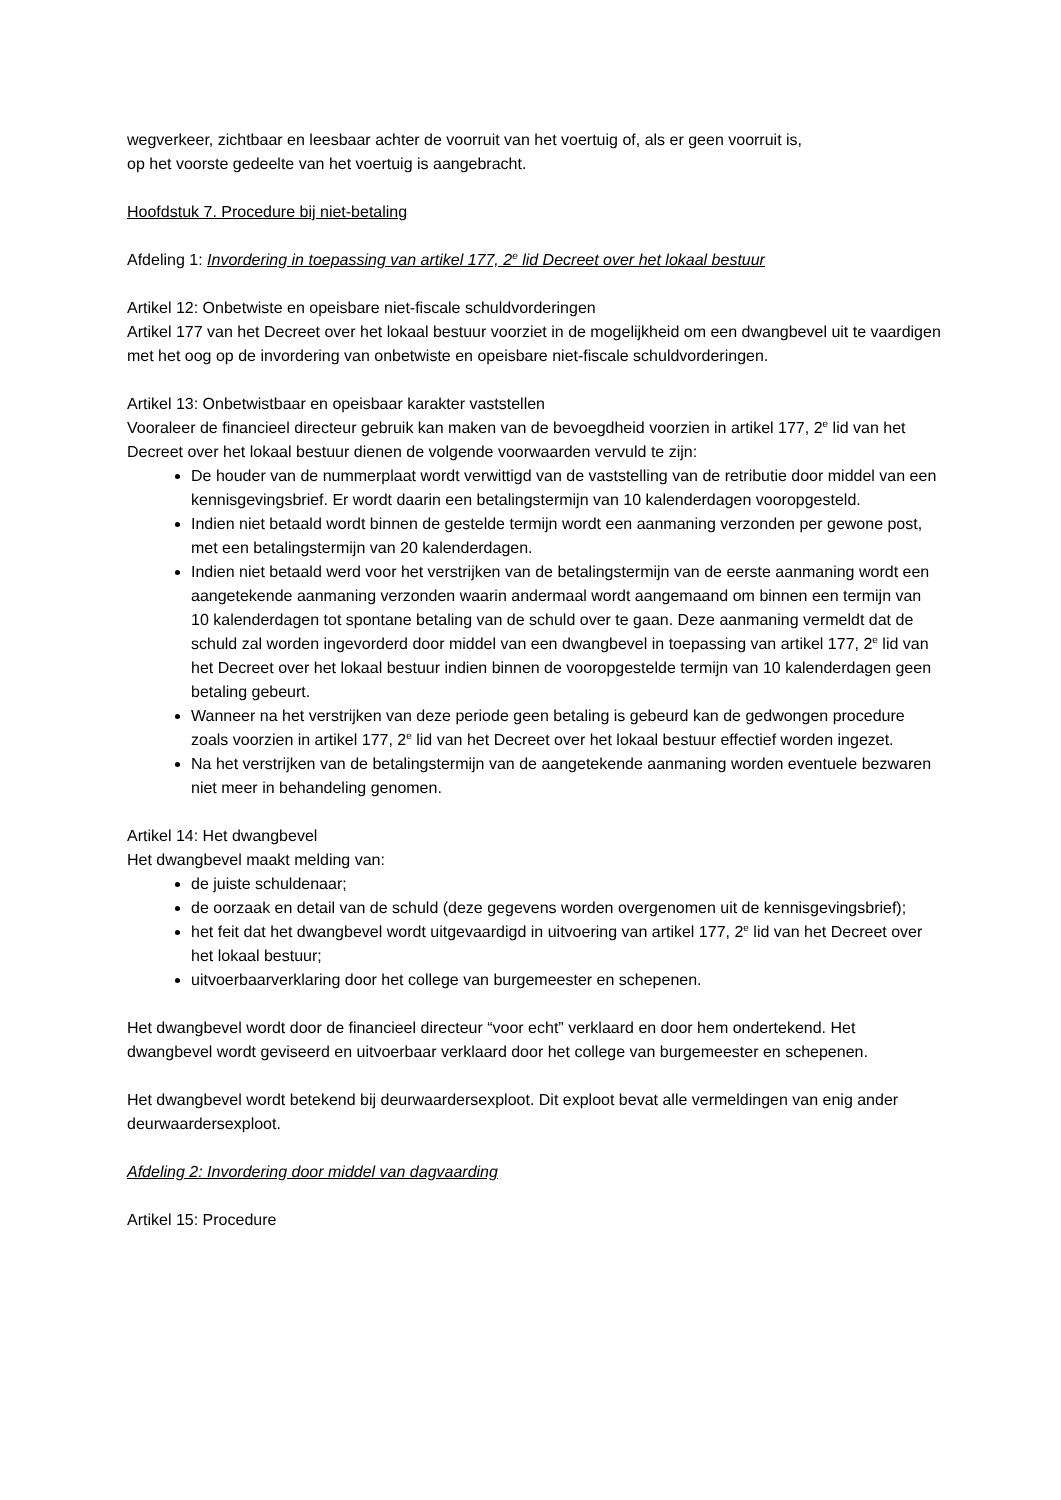wegverkeer, zichtbaar en leesbaar achter de voorruit van het voertuig of, als er geen voorruit is,
op het voorste gedeelte van het voertuig is aangebracht.
Hoofdstuk 7. Procedure bij niet-betaling
Afdeling 1: Invordering in toepassing van artikel 177, 2<sup>e</sup> lid Decreet over het lokaal bestuur
Artikel 12: Onbetwiste en opeisbare niet-fiscale schuldvorderingen
Artikel 177 van het Decreet over het lokaal bestuur voorziet in de mogelijkheid om een dwangbevel uit te vaardigen met het oog op de invordering van onbetwiste en opeisbare niet-fiscale schuldvorderingen.
Artikel 13: Onbetwistbaar en opeisbaar karakter vaststellen
Vooraleer de financieel directeur gebruik kan maken van de bevoegdheid voorzien in artikel 177, 2<sup>e</sup> lid van het Decreet over het lokaal bestuur dienen de volgende voorwaarden vervuld te zijn:
De houder van de nummerplaat wordt verwittigd van de vaststelling van de retributie door middel van een kennisgevingsbrief. Er wordt daarin een betalingstermijn van 10 kalenderdagen vooropgesteld.
Indien niet betaald wordt binnen de gestelde termijn wordt een aanmaning verzonden per gewone post, met een betalingstermijn van 20 kalenderdagen.
Indien niet betaald werd voor het verstrijken van de betalingstermijn van de eerste aanmaning wordt een aangetekende aanmaning verzonden waarin andermaal wordt aangemaand om binnen een termijn van 10 kalenderdagen tot spontane betaling van de schuld over te gaan. Deze aanmaning vermeldt dat de schuld zal worden ingevorderd door middel van een dwangbevel in toepassing van artikel 177, 2<sup>e</sup> lid van het Decreet over het lokaal bestuur indien binnen de vooropgestelde termijn van 10 kalenderdagen geen betaling gebeurt.
Wanneer na het verstrijken van deze periode geen betaling is gebeurd kan de gedwongen procedure zoals voorzien in artikel 177, 2<sup>e</sup> lid van het Decreet over het lokaal bestuur effectief worden ingezet.
Na het verstrijken van de betalingstermijn van de aangetekende aanmaning worden eventuele bezwaren niet meer in behandeling genomen.
Artikel 14: Het dwangbevel
Het dwangbevel maakt melding van:
de juiste schuldenaar;
de oorzaak en detail van de schuld (deze gegevens worden overgenomen uit de kennisgevingsbrief);
het feit dat het dwangbevel wordt uitgevaardigd in uitvoering van artikel 177, 2<sup>e</sup> lid van het Decreet over het lokaal bestuur;
uitvoerbaarverklaring door het college van burgemeester en schepenen.
Het dwangbevel wordt door de financieel directeur “voor echt” verklaard en door hem ondertekend. Het dwangbevel wordt geviseerd en uitvoerbaar verklaard door het college van burgemeester en schepenen.
Het dwangbevel wordt betekend bij deurwaardersexploot. Dit exploot bevat alle vermeldingen van enig ander deurwaardersexploot.
Afdeling 2: Invordering door middel van dagvaarding
Artikel 15: Procedure